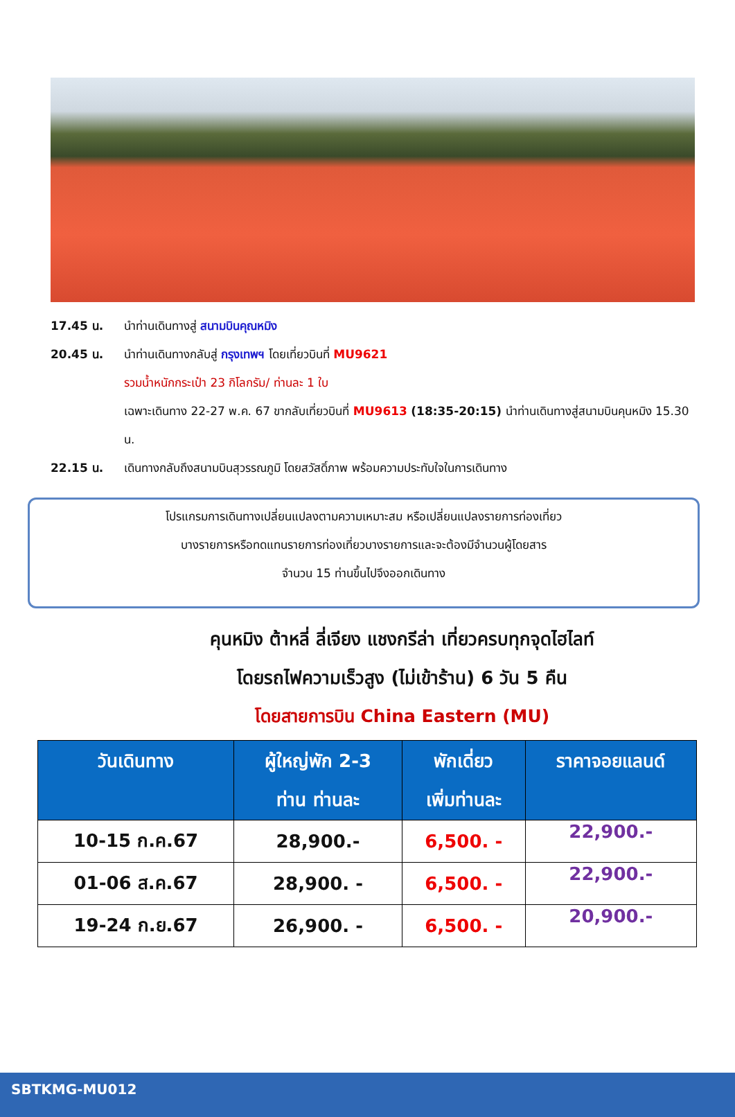17.45 น. นำท่านเดินทางสู่ สนามบินคุณหมิง
20.45 น. นำท่านเดินทางกลับสู่ กรุงเทพฯ โดยเที่ยวบินที่ MU9621
รวมน้ำหนักกระเป๋า 23 กิโลกรัม/ ท่านละ 1 ใบ
เฉพาะเดินทาง 22-27 พ.ค. 67 ขากลับเที่ยวบินที่ MU9613 (18:35-20:15) นำท่านเดินทางสู่สนามบินคุนหมิง 15.30 น.
22.15 น. เดินทางกลับถึงสนามบินสุวรรณภูมิ โดยสวัสดิ์ภาพ พร้อมความประทับใจในการเดินทาง
โปรแกรมการเดินทางเปลี่ยนแปลงตามความเหมาะสม หรือเปลี่ยนแปลงรายการท่องเที่ยว
บางรายการหรือทดแทนรายการท่องเที่ยวบางรายการและจะต้องมีจำนวนผู้โดยสาร
จำนวน 15 ท่านขึ้นไปจึงออกเดินทาง
คุนหมิง ต้าหลี่ ลี่เจียง แชงกรีล่า เที่ยวครบทุกจุดไฮไลท์
โดยรถไฟความเร็วสูง (ไม่เข้าร้าน) 6 วัน 5 คืน
โดยสายการบิน China Eastern (MU)
| วันเดินทาง | ผู้ใหญ่พัก 2-3 ท่าน ท่านละ | พักเดี่ยว เพิ่มท่านละ | ราคาจอยแลนด์ |
| --- | --- | --- | --- |
| 10-15 ก.ค.67 | 28,900.- | 6,500. - | 22,900.- |
| 01-06 ส.ค.67 | 28,900. - | 6,500. - | 22,900.- |
| 19-24 ก.ย.67 | 26,900. - | 6,500. - | 20,900.- |
SBTKMG-MU012